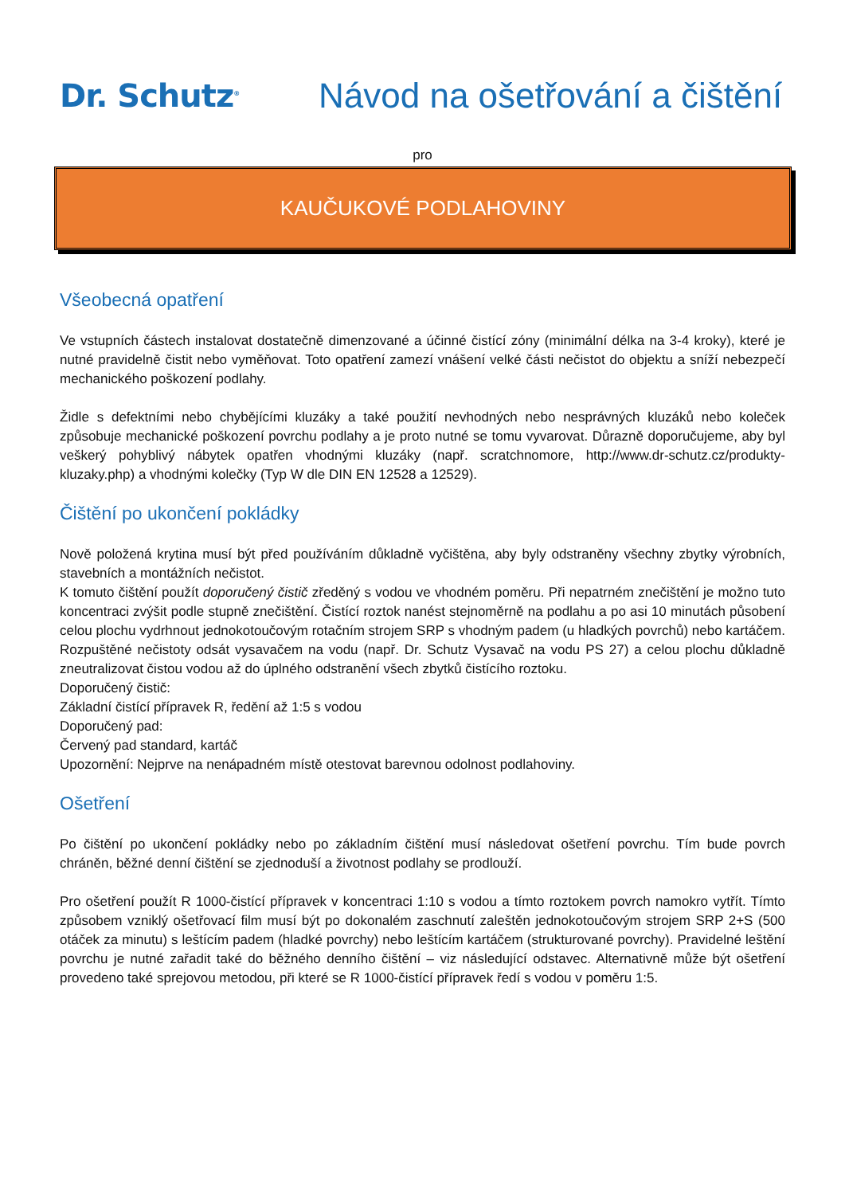Dr. Schutz<sup>®</sup>
Návod na ošetřování a čištění
pro
KAUČUKOVÉ PODLAHOVINY
Všeobecná opatření
Ve vstupních částech instalovat dostatečně dimenzované a účinné čistící zóny (minimální délka na 3-4 kroky), které je nutné pravidelně čistit nebo vyměňovat. Toto opatření zamezí vnášení velké části nečistot do objektu a sníží nebezpečí mechanického poškození podlahy.
Židle s defektními nebo chybějícími kluzáky a také použití nevhodných nebo nesprávných kluzáků nebo koleček způsobuje mechanické poškození povrchu podlahy a je proto nutné se tomu vyvarovat. Důrazně doporučujeme, aby byl veškerý pohyblivý nábytek opatřen vhodnými kluzáky (např. scratchnomore, http://www.dr-schutz.cz/produkty-kluzaky.php) a vhodnými kolečky (Typ W dle DIN EN 12528 a 12529).
Čištění po ukončení pokládky
Nově položená krytina musí být před používáním důkladně vyčištěna, aby byly odstraněny všechny zbytky výrobních, stavebních a montážních nečistot.
K tomuto čištění použít doporučený čistič zředěný s vodou ve vhodném poměru. Při nepatrném znečištění je možno tuto koncentraci zvýšit podle stupně znečištění. Čistící roztok nanést stejnoměrně na podlahu a po asi 10 minutách působení celou plochu vydrhnout jednokotoučovým rotačním strojem SRP s vhodným padem (u hladkých povrchů) nebo kartáčem. Rozpuštěné nečistoty odsát vysavačem na vodu (např. Dr. Schutz Vysavač na vodu PS 27) a celou plochu důkladně zneutralizovat čistou vodou až do úplného odstranění všech zbytků čistícího roztoku.
Doporučený čistič:
Základní čistící přípravek R, ředění až 1:5 s vodou
Doporučený pad:
Červený pad standard, kartáč
Upozornění: Nejprve na nenápadném místě otestovat barevnou odolnost podlahoviny.
Ošetření
Po čištění po ukončení pokládky nebo po základním čištění musí následovat ošetření povrchu. Tím bude povrch chráněn, běžné denní čištění se zjednoduší a životnost podlahy se prodlouží.
Pro ošetření použít R 1000-čistící přípravek v koncentraci 1:10 s vodou a tímto roztokem povrch namokro vytřít. Tímto způsobem vzniklý ošetřovací film musí být po dokonalém zaschnutí zaleštěn jednokotoučovým strojem SRP 2+S (500 otáček za minutu) s leštícím padem (hladké povrchy) nebo leštícím kartáčem (strukturované povrchy). Pravidelné leštění povrchu je nutné zařadit také do běžného denního čištění – viz následující odstavec. Alternativně může být ošetření provedeno také sprejovou metodou, při které se R 1000-čistící přípravek ředí s vodou v poměru 1:5.